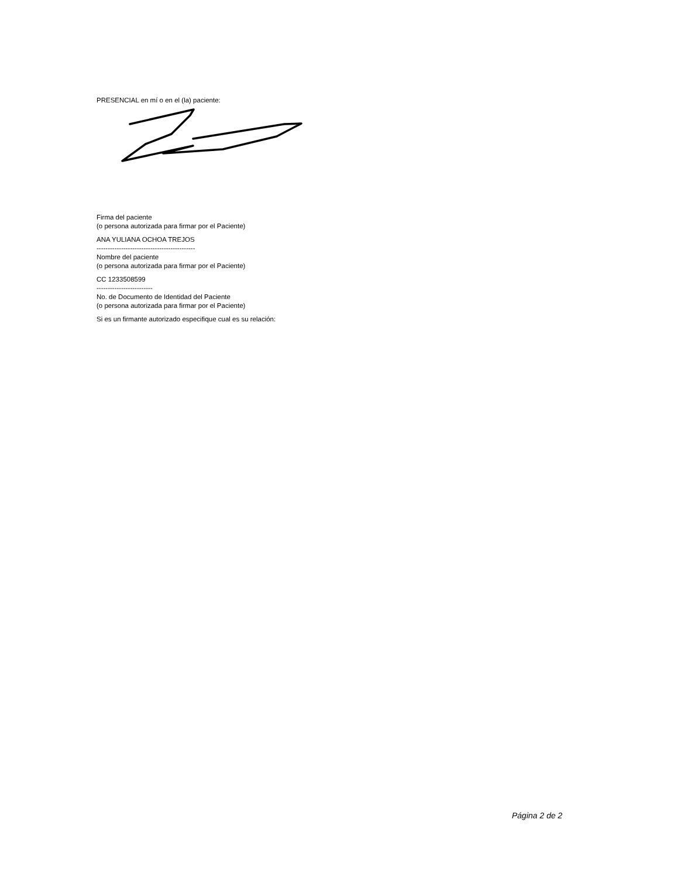PRESENCIAL en mí o en el (la) paciente:
Firma del paciente
(o persona autorizada para firmar por el Paciente)
ANA YULIANA OCHOA TREJOS
--------------------------------------------
Nombre del paciente
(o persona autorizada para firmar por el Paciente)
CC 1233508599
-------------------------
No. de Documento de Identidad del Paciente
(o persona autorizada para firmar por el Paciente)
Si es un firmante autorizado especifique cual es su relación:
Página 2 de 2